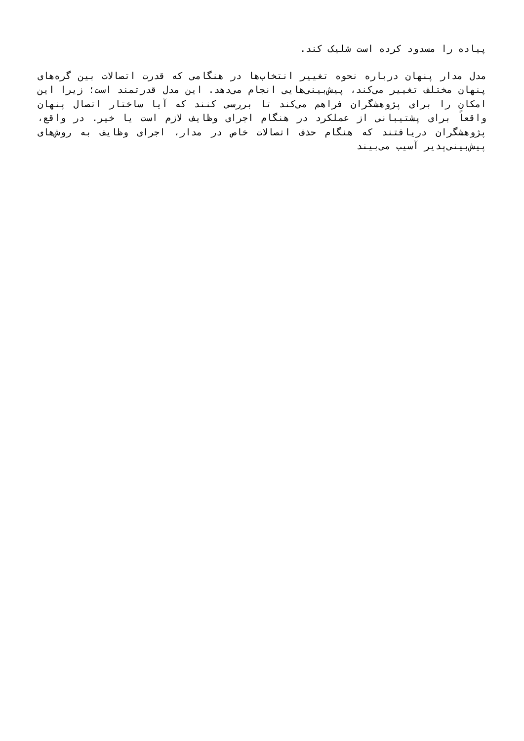پیاده را مسدود کرده است شلیک کند.
مدل مدار پنهان درباره نحوه تغییر انتخاب‌ها در هنگامی که قدرت اتصالات بین گره‌های پنهان مختلف تغییر می‌کند، پیش‌بینی‌هایی انجام می‌دهد. این مدل قدرتمند است؛ زیرا این امکان را برای پژوهشگران فراهم می‌کند تا بررسی کنند که آیا ساختار اتصال پنهان واقعاً برای پشتیبانی از عملکرد در هنگام اجرای وظایف لازم است یا خیر. در واقع، پژوهشگران دریافتند که هنگام حذف اتصالات خاص در مدار، اجرای وظایف به روش‌های پیش‌بینی‌پذیر آسیب می‌بیند